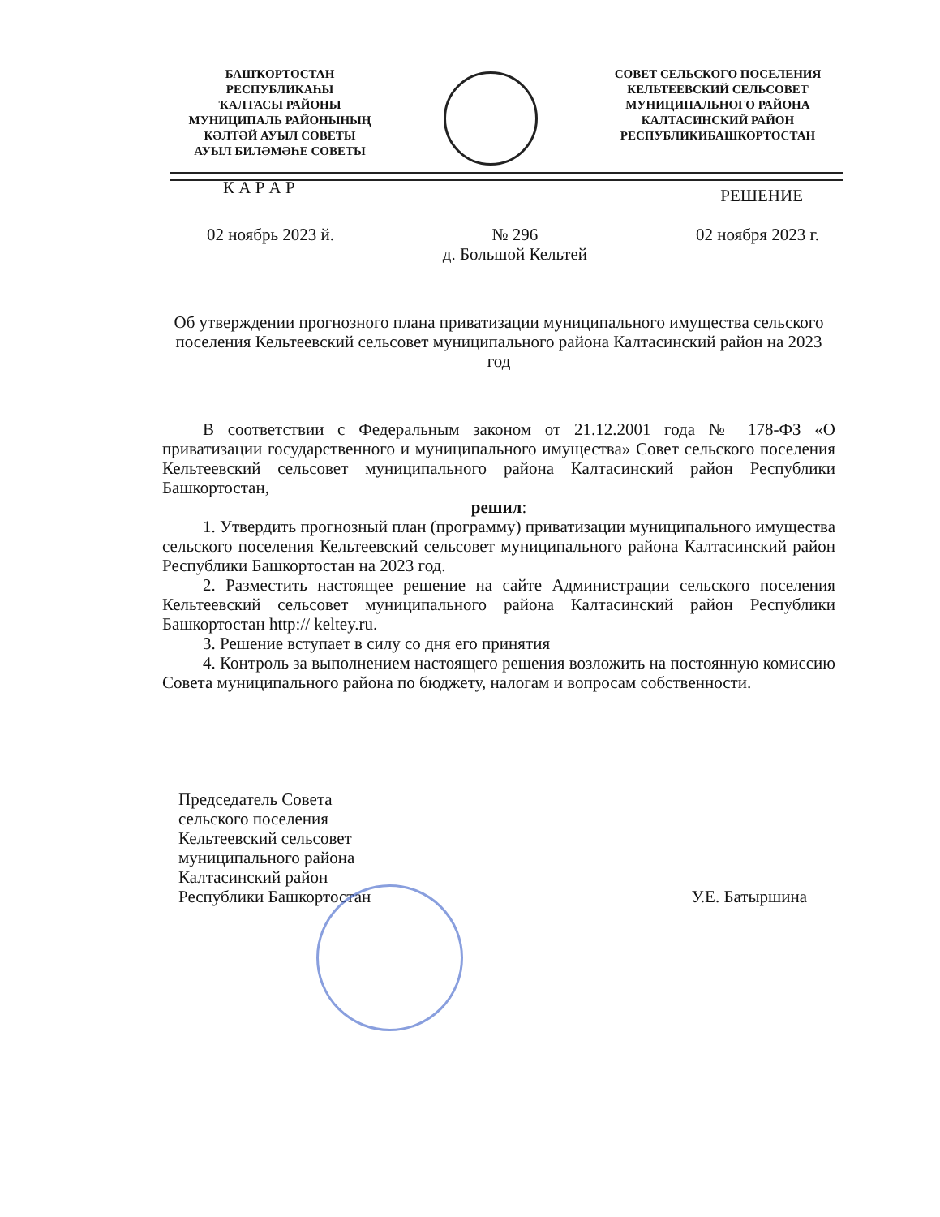БАШҠОРТОСТАН
РЕСПУБЛИКАҺЫ
ҠАЛТАСЫ РАЙОНЫ
МУНИЦИПАЛЬ РАЙОНЫНЫҢ
КӘЛТӘЙ АУЫЛ СОВЕТЫ
АУЫЛ БИЛӘМӘҺЕ СОВЕТЫ
СОВЕТ СЕЛЬСКОГО ПОСЕЛЕНИЯ
КЕЛЬТЕЕВСКИЙ СЕЛЬСОВЕТ
МУНИЦИПАЛЬНОГО РАЙОНА
КАЛТАСИНСКИЙ РАЙОН
РЕСПУБЛИКИБАШКОРТОСТАН
К А Р А Р РЕШЕНИЕ
02 ноябрь 2023 й. № 296
д. Большой Кельтей 02 ноября 2023 г.
Об утверждении прогнозного плана приватизации муниципального имущества сельского поселения Кельтеевский сельсовет муниципального района Калтасинский район на 2023 год
В соответствии с Федеральным законом от 21.12.2001 года № 178-ФЗ «О приватизации государственного и муниципального имущества» Совет сельского поселения Кельтеевский сельсовет муниципального района Калтасинский район Республики Башкортостан,
решил:
1. Утвердить прогнозный план (программу) приватизации муниципального имущества сельского поселения Кельтеевский сельсовет муниципального района Калтасинский район Республики Башкортостан на 2023 год.
2. Разместить настоящее решение на сайте Администрации сельского поселения Кельтеевский сельсовет муниципального района Калтасинский район Республики Башкортостан http:// keltey.ru.
3. Решение вступает в силу со дня его принятия
4. Контроль за выполнением настоящего решения возложить на постоянную комиссию Совета муниципального района по бюджету, налогам и вопросам собственности.
Председатель Совета
сельского поселения
Кельтеевский сельсовет
муниципального района
Калтасинский район
Республики Башкортостан У.Е. Батыршина